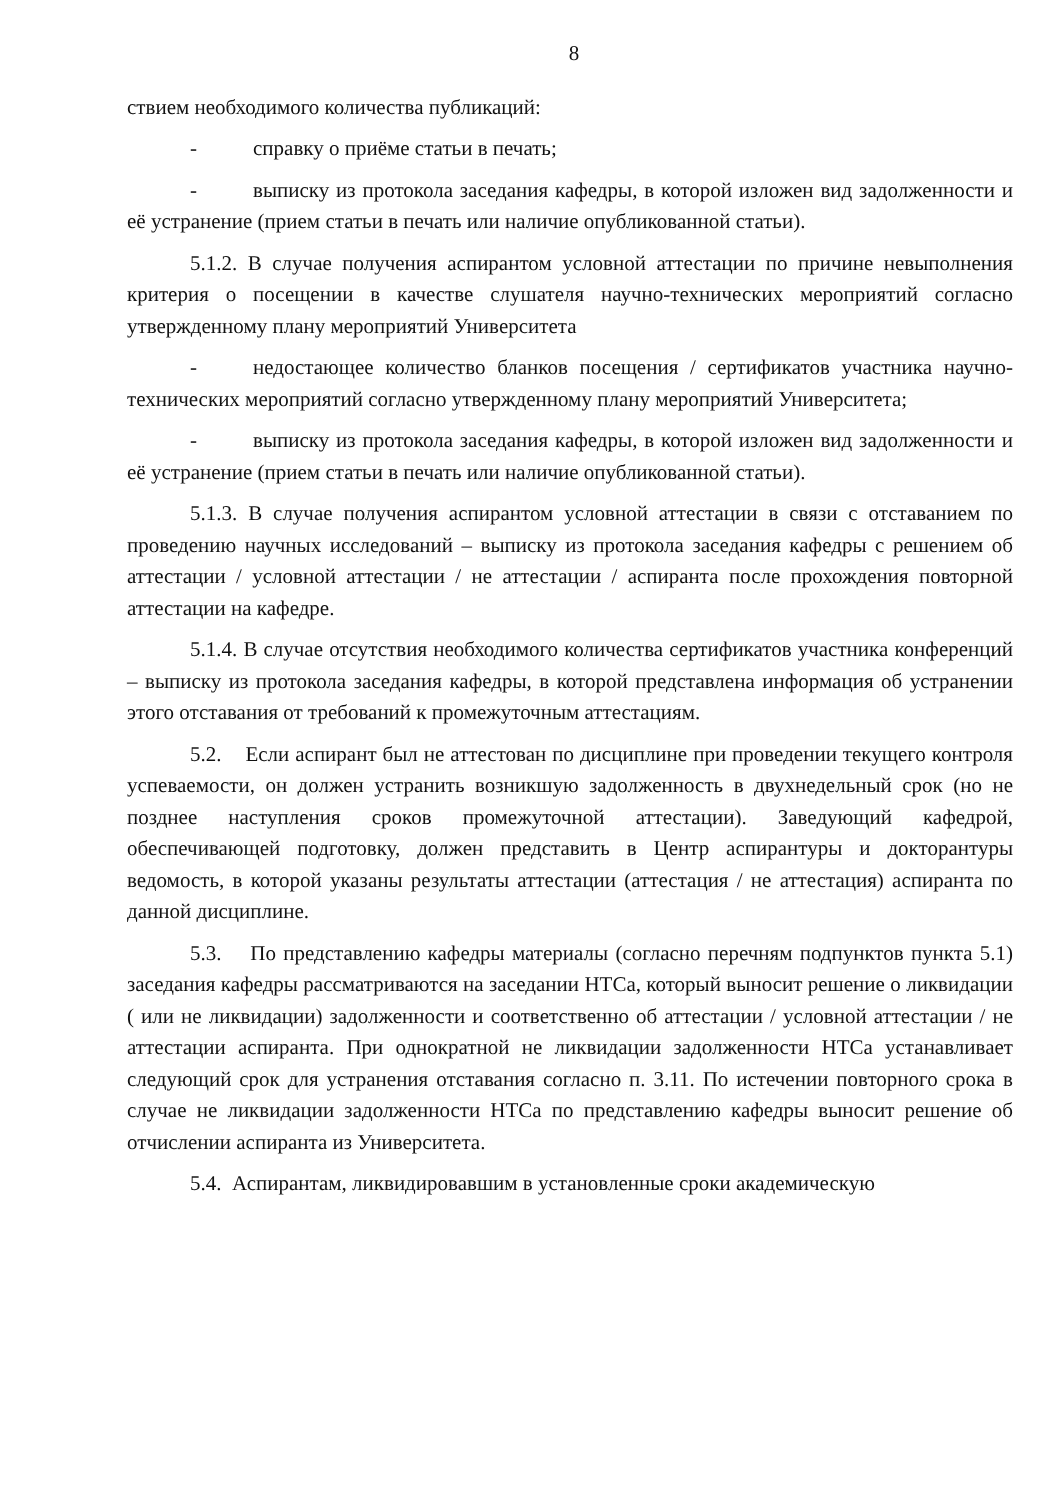8
ствием необходимого количества публикаций:
- справку о приёме статьи в печать;
- выписку из протокола заседания кафедры, в которой изложен вид задолженности и её устранение (прием статьи в печать или наличие опубликованной статьи).
5.1.2. В случае получения аспирантом условной аттестации по причине невыполнения критерия о посещении в качестве слушателя научно-технических мероприятий согласно утвержденному плану мероприятий Университета
- недостающее количество бланков посещения / сертификатов участника научно-технических мероприятий согласно утвержденному плану мероприятий Университета;
- выписку из протокола заседания кафедры, в которой изложен вид задолженности и её устранение (прием статьи в печать или наличие опубликованной статьи).
5.1.3. В случае получения аспирантом условной аттестации в связи с отставанием по проведению научных исследований – выписку из протокола заседания кафедры с решением об аттестации / условной аттестации / не аттестации / аспиранта после прохождения повторной аттестации на кафедре.
5.1.4. В случае отсутствия необходимого количества сертификатов участника конференций – выписку из протокола заседания кафедры, в которой представлена информация об устранении этого отставания от требований к промежуточным аттестациям.
5.2. Если аспирант был не аттестован по дисциплине при проведении текущего контроля успеваемости, он должен устранить возникшую задолженность в двухнедельный срок (но не позднее наступления сроков промежуточной аттестации). Заведующий кафедрой, обеспечивающей подготовку, должен представить в Центр аспирантуры и докторантуры ведомость, в которой указаны результаты аттестации (аттестация / не аттестация) аспиранта по данной дисциплине.
5.3. По представлению кафедры материалы (согласно перечням подпунктов пункта 5.1) заседания кафедры рассматриваются на заседании НТСа, который выносит решение о ликвидации ( или не ликвидации) задолженности и соответственно об аттестации / условной аттестации / не аттестации аспиранта. При однократной не ликвидации задолженности НТСа устанавливает следующий срок для устранения отставания согласно п. 3.11. По истечении повторного срока в случае не ликвидации задолженности НТСа по представлению кафедры выносит решение об отчислении аспиранта из Университета.
5.4. Аспирантам, ликвидировавшим в установленные сроки академическую